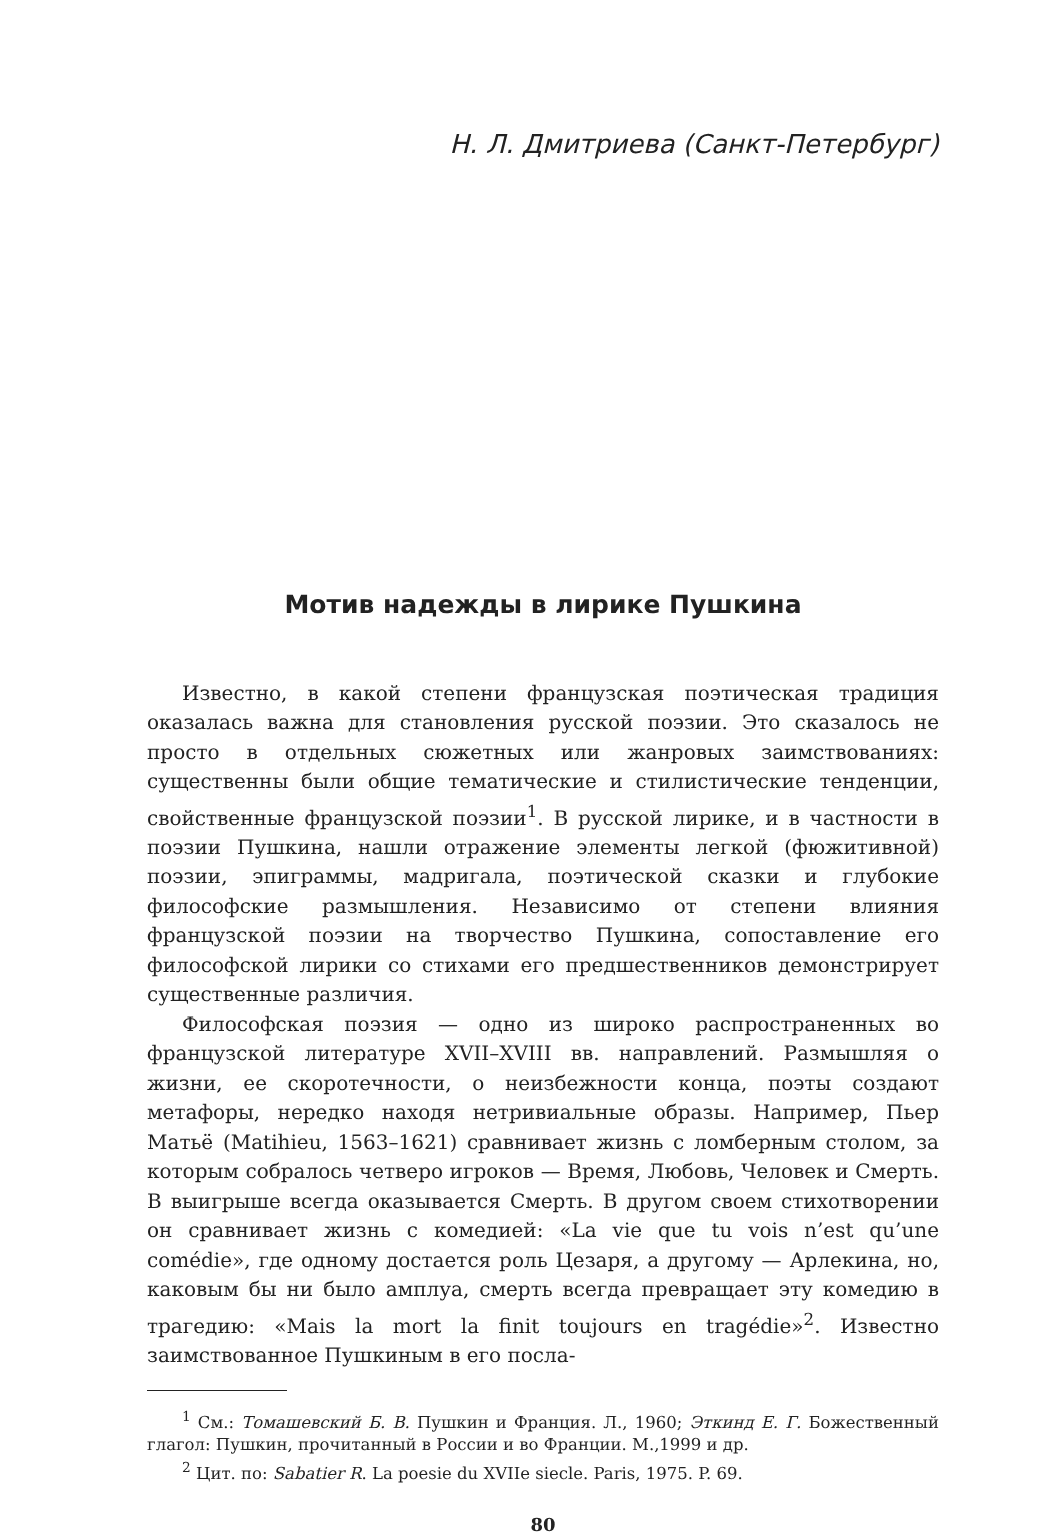Н. Л. Дмитриева (Санкт-Петербург)
Мотив надежды в лирике Пушкина
Известно, в какой степени французская поэтическая традиция оказалась важна для становления русской поэзии. Это сказалось не просто в отдельных сюжетных или жанровых заимствованиях: существенны были общие тематические и стилистические тенденции, свойственные французской поэзии<sup>1</sup>. В русской лирике, и в частности в поэзии Пушкина, нашли отражение элементы легкой (фюжитивной) поэзии, эпиграммы, мадригала, поэтической сказки и глубокие философские размышления. Независимо от степени влияния французской поэзии на творчество Пушкина, сопоставление его философской лирики со стихами его предшественников демонстрирует существенные различия.
Философская поэзия — одно из широко распространенных во французской литературе XVII–XVIII вв. направлений. Размышляя о жизни, ее скоротечности, о неизбежности конца, поэты создают метафоры, нередко находя нетривиальные образы. Например, Пьер Матьё (Matihieu, 1563–1621) сравнивает жизнь с ломберным столом, за которым собралось четверо игроков — Время, Любовь, Человек и Смерть. В выигрыше всегда оказывается Смерть. В другом своем стихотворении он сравнивает жизнь с комедией: «La vie que tu vois n’est qu’une comédie», где одному достается роль Цезаря, а другому — Арлекина, но, каковым бы ни было амплуа, смерть всегда превращает эту комедию в трагедию: «Mais la mort la finit toujours en tragédie»<sup>2</sup>. Известно заимствованное Пушкиным в его посла-
<sup>1</sup> См.: Томашевский Б. В. Пушкин и Франция. Л., 1960; Эткинд Е. Г. Божественный глагол: Пушкин, прочитанный в России и во Франции. М.,1999 и др.
<sup>2</sup> Цит. по: Sabatier R. La poesie du XVIIe siecle. Paris, 1975. P. 69.
80